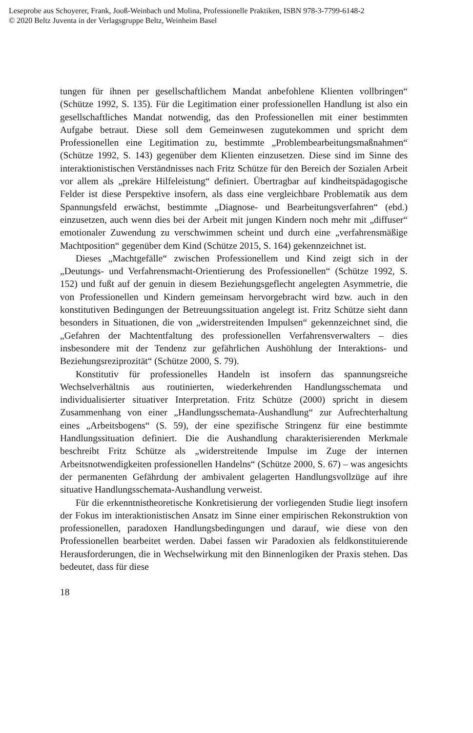Leseprobe aus Schoyerer, Frank, Jooß-Weinbach und Molina, Professionelle Praktiken, ISBN 978-3-7799-6148-2
© 2020 Beltz Juventa in der Verlagsgruppe Beltz, Weinheim Basel
tungen für ihnen per gesellschaftlichem Mandat anbefohlene Klienten vollbringen“ (Schütze 1992, S. 135). Für die Legitimation einer professionellen Handlung ist also ein gesellschaftliches Mandat notwendig, das den Professionellen mit einer bestimmten Aufgabe betraut. Diese soll dem Gemeinwesen zugutekommen und spricht dem Professionellen eine Legitimation zu, bestimmte „Problembearbeitungsmaßnahmen“ (Schütze 1992, S. 143) gegenüber dem Klienten einzusetzen. Diese sind im Sinne des interaktionistischen Verständnisses nach Fritz Schütze für den Bereich der Sozialen Arbeit vor allem als „prekäre Hilfeleistung“ definiert. Übertragbar auf kindheitspädagogische Felder ist diese Perspektive insofern, als dass eine vergleichbare Problematik aus dem Spannungsfeld erwächst, bestimmte „Diagnose- und Bearbeitungsverfahren“ (ebd.) einzusetzen, auch wenn dies bei der Arbeit mit jungen Kindern noch mehr mit „diffuser“ emotionaler Zuwendung zu verschwimmen scheint und durch eine „verfahrensmäßige Machtposition“ gegenüber dem Kind (Schütze 2015, S. 164) gekennzeichnet ist.
Dieses „Machtgefälle“ zwischen Professionellem und Kind zeigt sich in der „Deutungs- und Verfahrensmacht-Orientierung des Professionellen“ (Schütze 1992, S. 152) und fußt auf der genuin in diesem Beziehungsgeflecht angelegten Asymmetrie, die von Professionellen und Kindern gemeinsam hervorgebracht wird bzw. auch in den konstitutiven Bedingungen der Betreuungssituation angelegt ist. Fritz Schütze sieht dann besonders in Situationen, die von „widerstreitenden Impulsen“ gekennzeichnet sind, die „Gefahren der Machtentfaltung des professionellen Verfahrensverwalters – dies insbesondere mit der Tendenz zur gefährlichen Aushöhlung der Interaktions- und Beziehungsreziprozität“ (Schütze 2000, S. 79).
Konstitutiv für professionelles Handeln ist insofern das spannungsreiche Wechselverhältnis aus routinierten, wiederkehrenden Handlungsschemata und individualisierter situativer Interpretation. Fritz Schütze (2000) spricht in diesem Zusammenhang von einer „Handlungsschemata-Aushandlung“ zur Aufrechterhaltung eines „Arbeitsbogens“ (S. 59), der eine spezifische Stringenz für eine bestimmte Handlungssituation definiert. Die die Aushandlung charakterisierenden Merkmale beschreibt Fritz Schütze als „widerstreitende Impulse im Zuge der internen Arbeitsnotwendigkeiten professionellen Handelns“ (Schütze 2000, S. 67) – was angesichts der permanenten Gefährdung der ambivalent gelagerten Handlungsvollzüge auf ihre situative Handlungsschemata-Aushandlung verweist.
Für die erkenntnistheoretische Konkretisierung der vorliegenden Studie liegt insofern der Fokus im interaktionistischen Ansatz im Sinne einer empirischen Rekonstruktion von professionellen, paradoxen Handlungsbedingungen und darauf, wie diese von den Professionellen bearbeitet werden. Dabei fassen wir Paradoxien als feldkonstituierende Herausforderungen, die in Wechselwirkung mit den Binnenlogiken der Praxis stehen. Das bedeutet, dass für diese
18